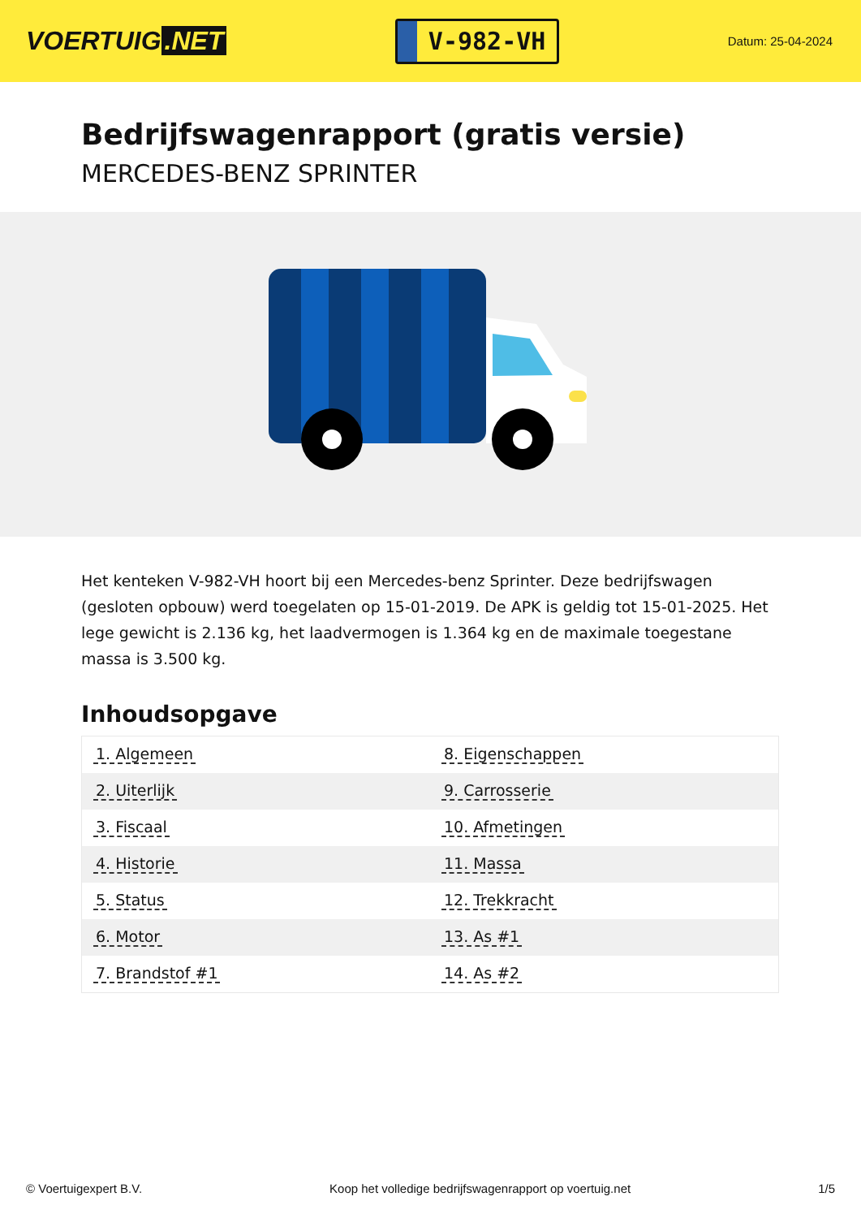VOERTUIG.NET
V-982-VH
Datum: 25-04-2024
Bedrijfswagenrapport (gratis versie)
MERCEDES-BENZ SPRINTER
Het kenteken V-982-VH hoort bij een Mercedes-benz Sprinter. Deze bedrijfswagen (gesloten opbouw) werd toegelaten op 15-01-2019. De APK is geldig tot 15-01-2025. Het lege gewicht is 2.136 kg, het laadvermogen is 1.364 kg en de maximale toegestane massa is 3.500 kg.
Inhoudsopgave
| 1. Algemeen | 8. Eigenschappen |
| 2. Uiterlijk | 9. Carrosserie |
| 3. Fiscaal | 10. Afmetingen |
| 4. Historie | 11. Massa |
| 5. Status | 12. Trekkracht |
| 6. Motor | 13. As #1 |
| 7. Brandstof #1 | 14. As #2 |
© Voertuigexpert B.V. Koop het volledige bedrijfswagenrapport op voertuig.net 1/5